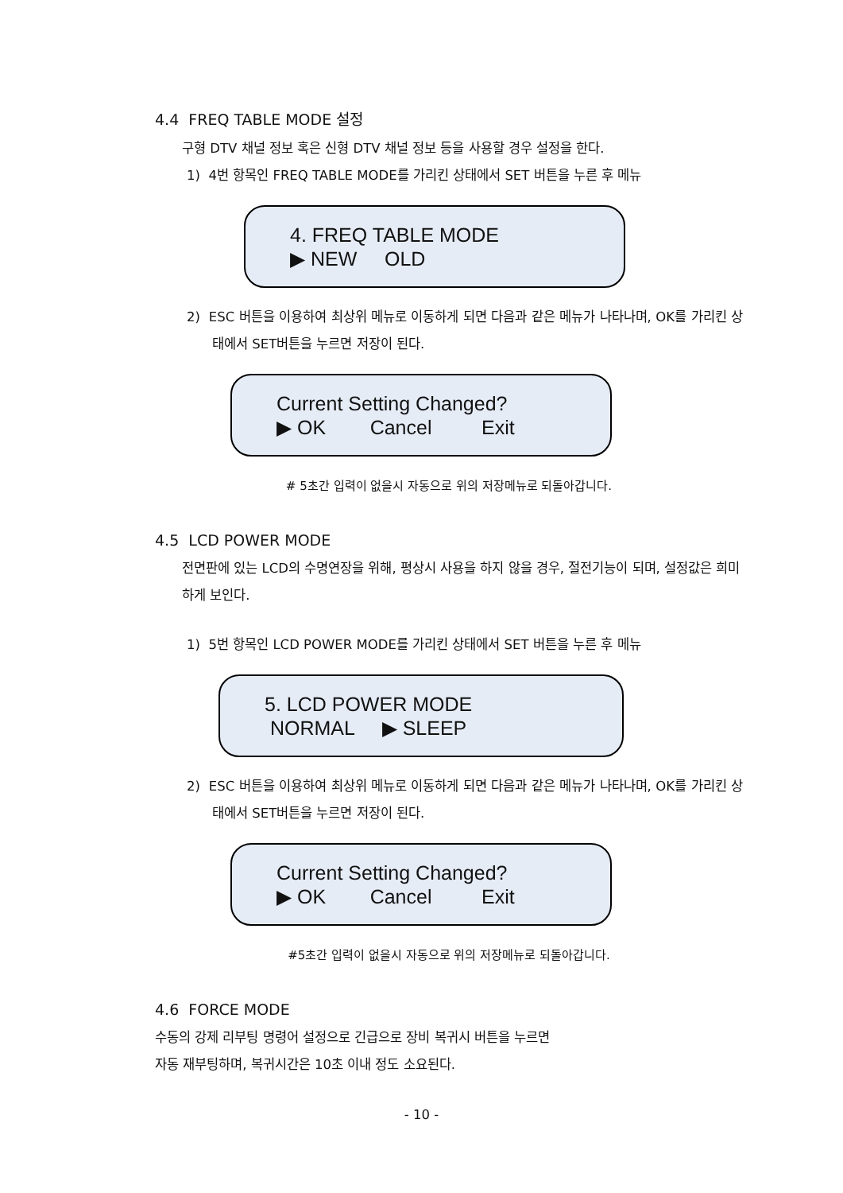4.4 FREQ TABLE MODE 설정
구형 DTV 채널 정보 혹은 신형 DTV 채널 정보 등을 사용할 경우 설정을 한다.
1) 4번 항목인 FREQ TABLE MODE를 가리킨 상태에서 SET 버튼을 누른 후 메뉴
4. FREQ TABLE MODE
▶ NEW OLD
2) ESC 버튼을 이용하여 최상위 메뉴로 이동하게 되면 다음과 같은 메뉴가 나타나며, OK를 가리킨 상태에서 SET버튼을 누르면 저장이 된다.
Current Setting Changed?
▶ OK Cancel Exit
# 5초간 입력이 없을시 자동으로 위의 저장메뉴로 되돌아갑니다.
4.5 LCD POWER MODE
전면판에 있는 LCD의 수명연장을 위해, 평상시 사용을 하지 않을 경우, 절전기능이 되며, 설정값은 희미하게 보인다.
1) 5번 항목인 LCD POWER MODE를 가리킨 상태에서 SET 버튼을 누른 후 메뉴
5. LCD POWER MODE
NORMAL ▶ SLEEP
2) ESC 버튼을 이용하여 최상위 메뉴로 이동하게 되면 다음과 같은 메뉴가 나타나며, OK를 가리킨 상태에서 SET버튼을 누르면 저장이 된다.
Current Setting Changed?
▶ OK Cancel Exit
#5초간 입력이 없을시 자동으로 위의 저장메뉴로 되돌아갑니다.
4.6 FORCE MODE
수동의 강제 리부팅 명령어 설정으로 긴급으로 장비 복귀시 버튼을 누르면
자동 재부팅하며, 복귀시간은 10초 이내 정도 소요된다.
- 10 -